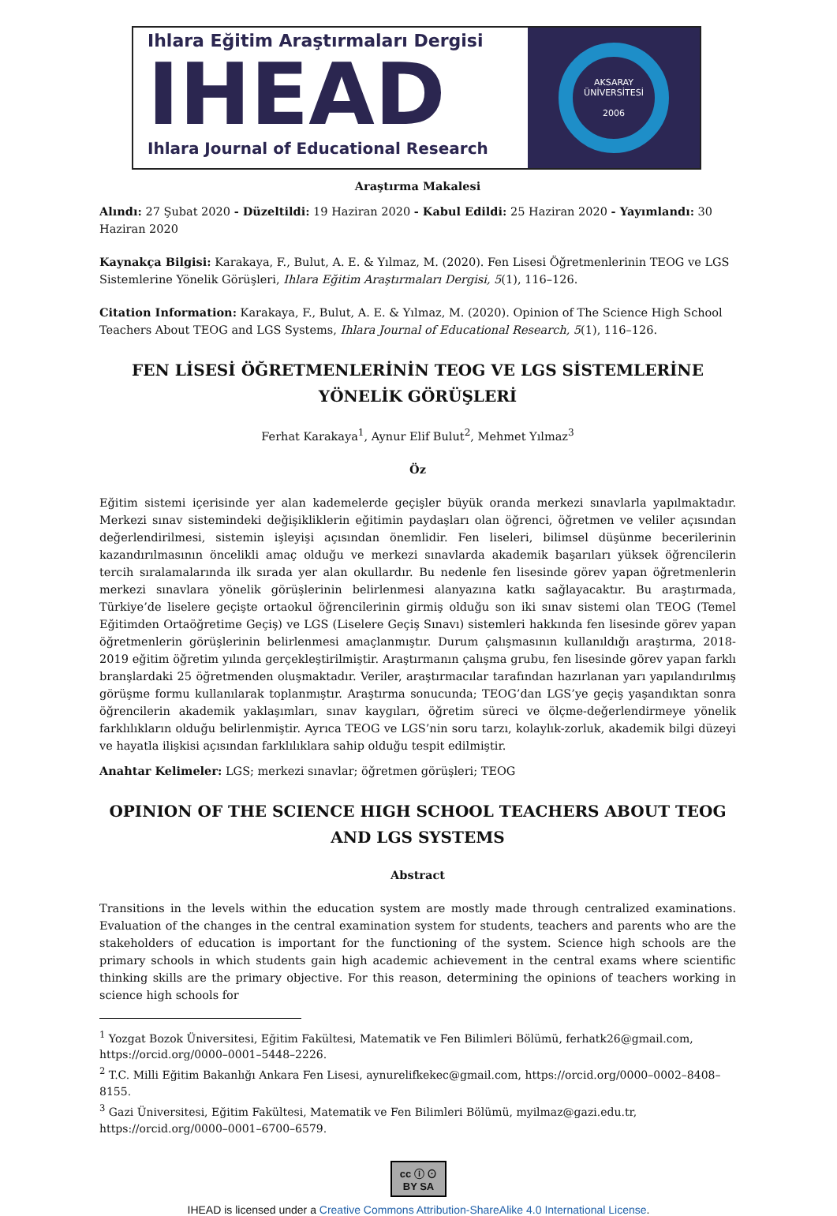Ihlara Eğitim Araştırmaları Dergisi
IHEAD
Ihlara Journal of Educational Research
AKSARAY ÜNİVERSİTESİ
2006
Araştırma Makalesi
Alındı: 27 Şubat 2020 - Düzeltildi: 19 Haziran 2020 - Kabul Edildi: 25 Haziran 2020 - Yayımlandı: 30 Haziran 2020
Kaynakça Bilgisi: Karakaya, F., Bulut, A. E. & Yılmaz, M. (2020). Fen Lisesi Öğretmenlerinin TEOG ve LGS Sistemlerine Yönelik Görüşleri, Ihlara Eğitim Araştırmaları Dergisi, 5(1), 116–126.
Citation Information: Karakaya, F., Bulut, A. E. & Yılmaz, M. (2020). Opinion of The Science High School Teachers About TEOG and LGS Systems, Ihlara Journal of Educational Research, 5(1), 116–126.
FEN LİSESİ ÖĞRETMENLERİNİN TEOG VE LGS SİSTEMLERİNE YÖNELİK GÖRÜŞLERİ
Ferhat Karakaya<sup>1</sup>, Aynur Elif Bulut<sup>2</sup>, Mehmet Yılmaz<sup>3</sup>
Öz
Eğitim sistemi içerisinde yer alan kademelerde geçişler büyük oranda merkezi sınavlarla yapılmaktadır. Merkezi sınav sistemindeki değişikliklerin eğitimin paydaşları olan öğrenci, öğretmen ve veliler açısından değerlendirilmesi, sistemin işleyişi açısından önemlidir. Fen liseleri, bilimsel düşünme becerilerinin kazandırılmasının öncelikli amaç olduğu ve merkezi sınavlarda akademik başarıları yüksek öğrencilerin tercih sıralamalarında ilk sırada yer alan okullardır. Bu nedenle fen lisesinde görev yapan öğretmenlerin merkezi sınavlara yönelik görüşlerinin belirlenmesi alanyazına katkı sağlayacaktır. Bu araştırmada, Türkiye’de liselere geçişte ortaokul öğrencilerinin girmiş olduğu son iki sınav sistemi olan TEOG (Temel Eğitimden Ortaöğretime Geçiş) ve LGS (Liselere Geçiş Sınavı) sistemleri hakkında fen lisesinde görev yapan öğretmenlerin görüşlerinin belirlenmesi amaçlanmıştır. Durum çalışmasının kullanıldığı araştırma, 2018-2019 eğitim öğretim yılında gerçekleştirilmiştir. Araştırmanın çalışma grubu, fen lisesinde görev yapan farklı branşlardaki 25 öğretmenden oluşmaktadır. Veriler, araştırmacılar tarafından hazırlanan yarı yapılandırılmış görüşme formu kullanılarak toplanmıştır. Araştırma sonucunda; TEOG’dan LGS’ye geçiş yaşandıktan sonra öğrencilerin akademik yaklaşımları, sınav kaygıları, öğretim süreci ve ölçme-değerlendirmeye yönelik farklılıkların olduğu belirlenmiştir. Ayrıca TEOG ve LGS’nin soru tarzı, kolaylık-zorluk, akademik bilgi düzeyi ve hayatla ilişkisi açısından farklılıklara sahip olduğu tespit edilmiştir.
Anahtar Kelimeler: LGS; merkezi sınavlar; öğretmen görüşleri; TEOG
OPINION OF THE SCIENCE HIGH SCHOOL TEACHERS ABOUT TEOG AND LGS SYSTEMS
Abstract
Transitions in the levels within the education system are mostly made through centralized examinations. Evaluation of the changes in the central examination system for students, teachers and parents who are the stakeholders of education is important for the functioning of the system. Science high schools are the primary schools in which students gain high academic achievement in the central exams where scientific thinking skills are the primary objective. For this reason, determining the opinions of teachers working in science high schools for
<sup>1</sup> Yozgat Bozok Üniversitesi, Eğitim Fakültesi, Matematik ve Fen Bilimleri Bölümü, ferhatk26@gmail.com, https://orcid.org/0000–0001–5448–2226.
<sup>2</sup> T.C. Milli Eğitim Bakanlığı Ankara Fen Lisesi, aynurelifkekec@gmail.com, https://orcid.org/0000–0002–8408–8155.
<sup>3</sup> Gazi Üniversitesi, Eğitim Fakültesi, Matematik ve Fen Bilimleri Bölümü, myilmaz@gazi.edu.tr, https://orcid.org/0000–0001–6700–6579.
cc ⓘ ⊙
BY SA
IHEAD is licensed under a Creative Commons Attribution-ShareAlike 4.0 International License.